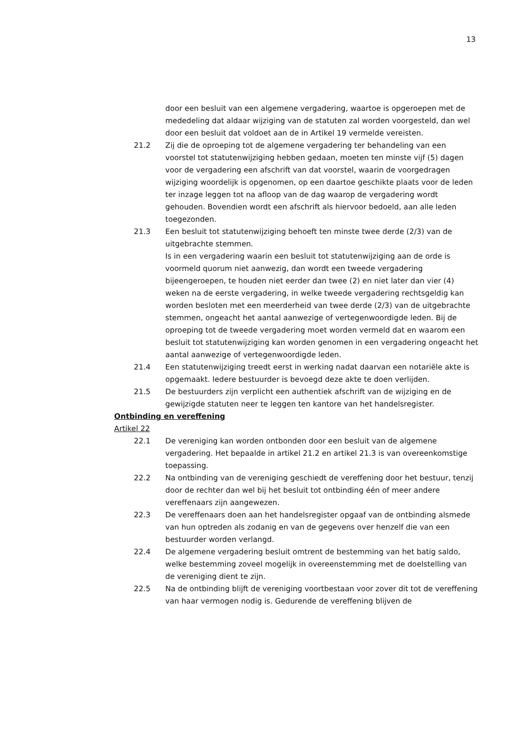13
door een besluit van een algemene vergadering, waartoe is opgeroepen met de mededeling dat aldaar wijziging van de statuten zal worden voorgesteld, dan wel door een besluit dat voldoet aan de in Artikel 19 vermelde vereisten.
21.2 Zij die de oproeping tot de algemene vergadering ter behandeling van een voorstel tot statutenwijziging hebben gedaan, moeten ten minste vijf (5) dagen voor de vergadering een afschrift van dat voorstel, waarin de voorgedragen wijziging woordelijk is opgenomen, op een daartoe geschikte plaats voor de leden ter inzage leggen tot na afloop van de dag waarop de vergadering wordt gehouden. Bovendien wordt een afschrift als hiervoor bedoeld, aan alle leden toegezonden.
21.3 Een besluit tot statutenwijziging behoeft ten minste twee derde (2/3) van de uitgebrachte stemmen.
Is in een vergadering waarin een besluit tot statutenwijziging aan de orde is voormeld quorum niet aanwezig, dan wordt een tweede vergadering bijeengeroepen, te houden niet eerder dan twee (2) en niet later dan vier (4) weken na de eerste vergadering, in welke tweede vergadering rechtsgeldig kan worden besloten met een meerderheid van twee derde (2/3) van de uitgebrachte stemmen, ongeacht het aantal aanwezige of vertegenwoordigde leden. Bij de oproeping tot de tweede vergadering moet worden vermeld dat en waarom een besluit tot statutenwijziging kan worden genomen in een vergadering ongeacht het aantal aanwezige of vertegenwoordigde leden.
21.4 Een statutenwijziging treedt eerst in werking nadat daarvan een notariële akte is opgemaakt. Iedere bestuurder is bevoegd deze akte te doen verlijden.
21.5 De bestuurders zijn verplicht een authentiek afschrift van de wijziging en de gewijzigde statuten neer te leggen ten kantore van het handelsregister.
Ontbinding en vereffening
Artikel 22
22.1 De vereniging kan worden ontbonden door een besluit van de algemene vergadering. Het bepaalde in artikel 21.2 en artikel 21.3 is van overeenkomstige toepassing.
22.2 Na ontbinding van de vereniging geschiedt de vereffening door het bestuur, tenzij door de rechter dan wel bij het besluit tot ontbinding één of meer andere vereffenaars zijn aangewezen.
22.3 De vereffenaars doen aan het handelsregister opgaaf van de ontbinding alsmede van hun optreden als zodanig en van de gegevens over henzelf die van een bestuurder worden verlangd.
22.4 De algemene vergadering besluit omtrent de bestemming van het batig saldo, welke bestemming zoveel mogelijk in overeenstemming met de doelstelling van de vereniging dient te zijn.
22.5 Na de ontbinding blijft de vereniging voortbestaan voor zover dit tot de vereffening van haar vermogen nodig is. Gedurende de vereffening blijven de